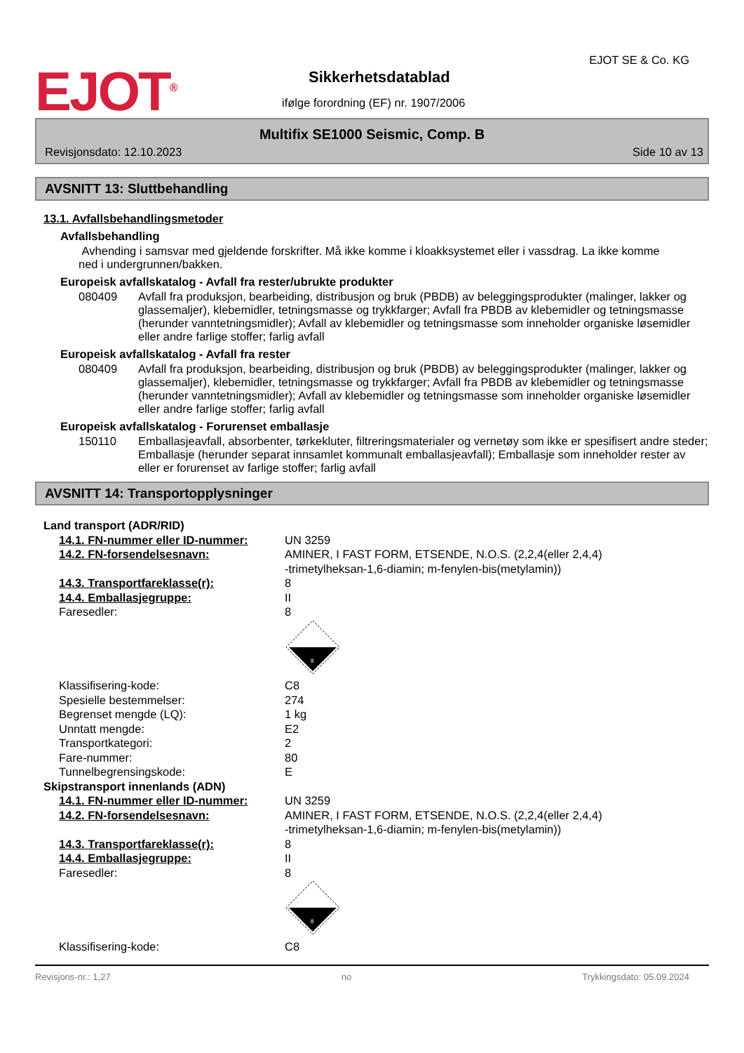EJOT<sup>®</sup> Sikkerhetsdatablad
EJOT SE & Co. KG
ifølge forordning (EF) nr. 1907/2006
Multifix SE1000 Seismic, Comp. B
Revisjonsdato: 12.10.2023 Side 10 av 13
AVSNITT 13: Sluttbehandling
13.1. Avfallsbehandlingsmetoder
Avfallsbehandling
Avhending i samsvar med gjeldende forskrifter. Må ikke komme i kloakksystemet eller i vassdrag. La ikke komme ned i undergrunnen/bakken.
Europeisk avfallskatalog - Avfall fra rester/ubrukte produkter
| 080409 | Avfall fra produksjon, bearbeiding, distribusjon og bruk (PBDB) av beleggingsprodukter (malinger, lakker og glassemaljer), klebemidler, tetningsmasse og trykkfarger; Avfall fra PBDB av klebemidler og tetningsmasse (herunder vanntetningsmidler); Avfall av klebemidler og tetningsmasse som inneholder organiske løsemidler eller andre farlige stoffer; farlig avfall |
Europeisk avfallskatalog - Avfall fra rester
| 080409 | Avfall fra produksjon, bearbeiding, distribusjon og bruk (PBDB) av beleggingsprodukter (malinger, lakker og glassemaljer), klebemidler, tetningsmasse og trykkfarger; Avfall fra PBDB av klebemidler og tetningsmasse (herunder vanntetningsmidler); Avfall av klebemidler og tetningsmasse som inneholder organiske løsemidler eller andre farlige stoffer; farlig avfall |
Europeisk avfallskatalog - Forurenset emballasje
| 150110 | Emballasjeavfall, absorbenter, tørkekluter, filtreringsmaterialer og vernetøy som ikke er spesifisert andre steder; Emballasje (herunder separat innsamlet kommunalt emballasjeavfall); Emballasje som inneholder rester av eller er forurenset av farlige stoffer; farlig avfall |
AVSNITT 14: Transportopplysninger
| Land transport (ADR/RID) | |
| 14.1. FN-nummer eller ID-nummer: | UN 3259 |
| 14.2. FN-forsendelsesnavn: | AMINER, I FAST FORM, ETSENDE, N.O.S. (2,2,4(eller 2,4,4) -trimetylheksan-1,6-diamin; m-fenylen-bis(metylamin)) |
| 14.3. Transportfareklasse(r): | 8 |
| 14.4. Emballasjegruppe: | II |
| Faresedler: | 8 8 |
| Klassifisering-kode: | C8 |
| Spesielle bestemmelser: | 274 |
| Begrenset mengde (LQ): | 1 kg |
| Unntatt mengde: | E2 |
| Transportkategori: | 2 |
| Fare-nummer: | 80 |
| Tunnelbegrensingskode: | E |
| Skipstransport innenlands (ADN) | |
| 14.1. FN-nummer eller ID-nummer: | UN 3259 |
| 14.2. FN-forsendelsesnavn: | AMINER, I FAST FORM, ETSENDE, N.O.S. (2,2,4(eller 2,4,4) -trimetylheksan-1,6-diamin; m-fenylen-bis(metylamin)) |
| 14.3. Transportfareklasse(r): | 8 |
| 14.4. Emballasjegruppe: | II |
| Faresedler: | 8 8 |
| Klassifisering-kode: | C8 |
Revisjons-nr.: 1,27 no Trykkingsdato: 05.09.2024